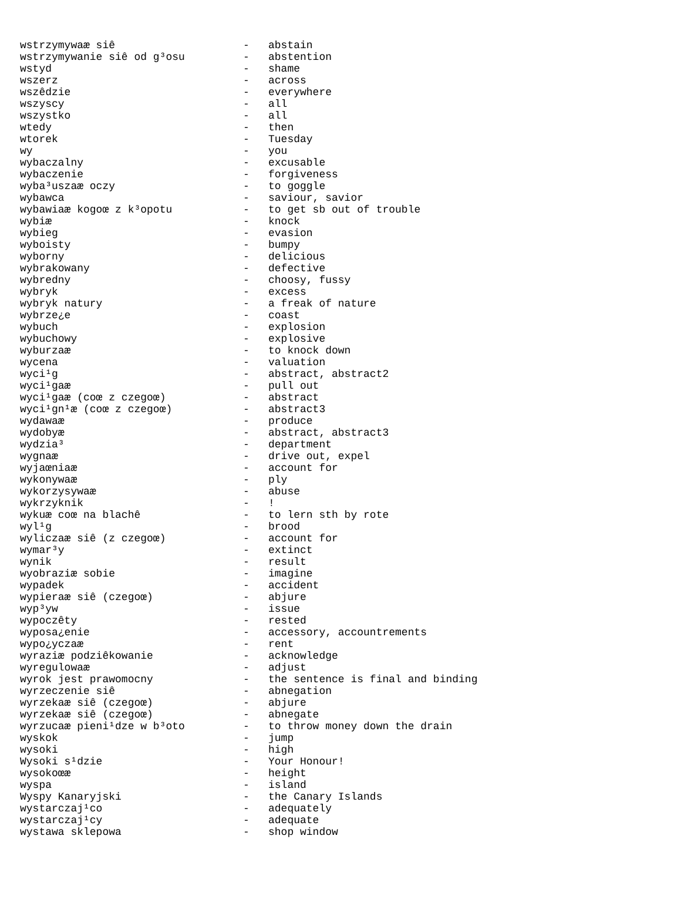| wstrzymywaæ siê | - | abstain |
| wstrzymywanie siê od g³osu | - | abstention |
| wstyd | - | shame |
| wszerz | - | across |
| wszêdzie | - | everywhere |
| wszyscy | - | all |
| wszystko | - | all |
| wtedy | - | then |
| wtorek | - | Tuesday |
| wy | - | you |
| wybaczalny | - | excusable |
| wybaczenie | - | forgiveness |
| wyba³uszaæ oczy | - | to goggle |
| wybawca | - | saviour, savior |
| wybawiaæ kogoœ z k³opotu | - | to get sb out of trouble |
| wybiæ | - | knock |
| wybieg | - | evasion |
| wyboisty | - | bumpy |
| wyborny | - | delicious |
| wybrakowany | - | defective |
| wybredny | - | choosy, fussy |
| wybryk | - | excess |
| wybryk natury | - | a freak of nature |
| wybrze¿e | - | coast |
| wybuch | - | explosion |
| wybuchowy | - | explosive |
| wyburzaæ | - | to knock down |
| wycena | - | valuation |
| wyci¹g | - | abstract, abstract2 |
| wyci¹gaæ | - | pull out |
| wyci¹gaæ (coœ z czegoœ) | - | abstract |
| wyci¹gn¹æ (coœ z czegoœ) | - | abstract3 |
| wydawaæ | - | produce |
| wydobyæ | - | abstract, abstract3 |
| wydzia³ | - | department |
| wygnaæ | - | drive out, expel |
| wyjaœniaæ | - | account for |
| wykonywaæ | - | ply |
| wykorzysywaæ | - | abuse |
| wykrzyknik | - | ! |
| wykuæ coœ na blachê | - | to lern sth by rote |
| wyl¹g | - | brood |
| wyliczaæ siê (z czegoœ) | - | account for |
| wymar³y | - | extinct |
| wynik | - | result |
| wyobraziæ sobie | - | imagine |
| wypadek | - | accident |
| wypieraæ siê (czegoœ) | - | abjure |
| wyp³yw | - | issue |
| wypoczêty | - | rested |
| wyposa¿enie | - | accessory, accountrements |
| wypo¿yczaæ | - | rent |
| wyraziæ podziêkowanie | - | acknowledge |
| wyregulowaæ | - | adjust |
| wyrok jest prawomocny | - | the sentence is final and binding |
| wyrzeczenie siê | - | abnegation |
| wyrzekaæ siê (czegoœ) | - | abjure |
| wyrzekaæ siê (czegoœ) | - | abnegate |
| wyrzucaæ pieni¹dze w b³oto | - | to throw money down the drain |
| wyskok | - | jump |
| wysoki | - | high |
| Wysoki s¹dzie | - | Your Honour! |
| wysokoœæ | - | height |
| wyspa | - | island |
| Wyspy Kanaryjski | - | the Canary Islands |
| wystarczaj¹co | - | adequately |
| wystarczaj¹cy | - | adequate |
| wystawa sklepowa | - | shop window |